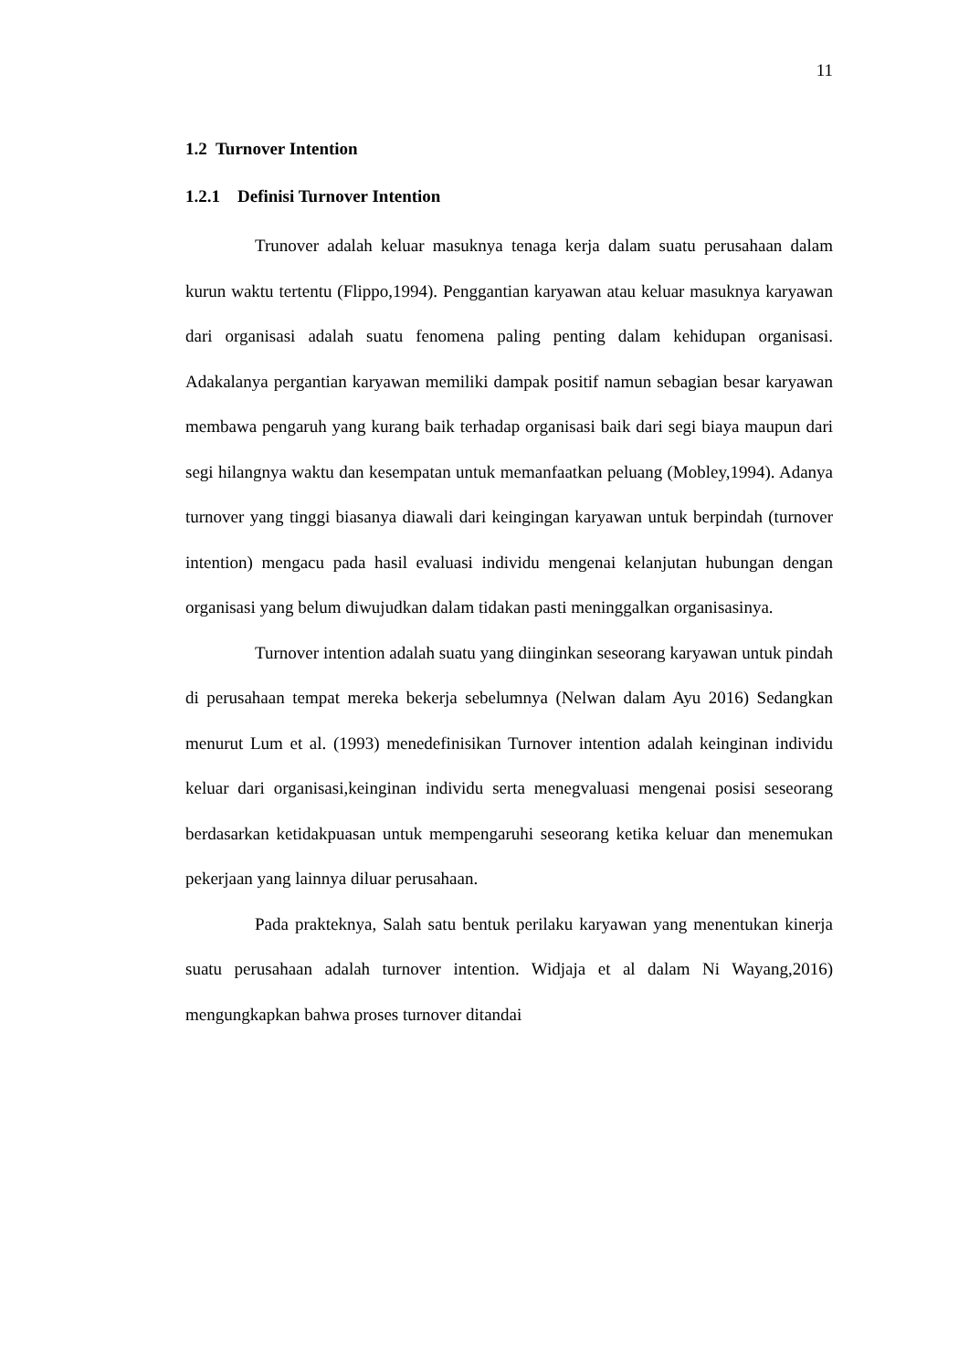11
1.2 Turnover Intention
1.2.1 Definisi Turnover Intention
Trunover adalah keluar masuknya tenaga kerja dalam suatu perusahaan dalam kurun waktu tertentu (Flippo,1994). Penggantian karyawan atau keluar masuknya karyawan dari organisasi adalah suatu fenomena paling penting dalam kehidupan organisasi. Adakalanya pergantian karyawan memiliki dampak positif namun sebagian besar karyawan membawa pengaruh yang kurang baik terhadap organisasi baik dari segi biaya maupun dari segi hilangnya waktu dan kesempatan untuk memanfaatkan peluang (Mobley,1994). Adanya turnover yang tinggi biasanya diawali dari keingingan karyawan untuk berpindah (turnover intention) mengacu pada hasil evaluasi individu mengenai kelanjutan hubungan dengan organisasi yang belum diwujudkan dalam tidakan pasti meninggalkan organisasinya.
Turnover intention adalah suatu yang diinginkan seseorang karyawan untuk pindah di perusahaan tempat mereka bekerja sebelumnya (Nelwan dalam Ayu 2016) Sedangkan menurut Lum et al. (1993) menedefinisikan Turnover intention adalah keinginan individu keluar dari organisasi,keinginan individu serta menegvaluasi mengenai posisi seseorang berdasarkan ketidakpuasan untuk mempengaruhi seseorang ketika keluar dan menemukan pekerjaan yang lainnya diluar perusahaan.
Pada prakteknya, Salah satu bentuk perilaku karyawan yang menentukan kinerja suatu perusahaan adalah turnover intention. Widjaja et al dalam Ni Wayang,2016) mengungkapkan bahwa proses turnover ditandai